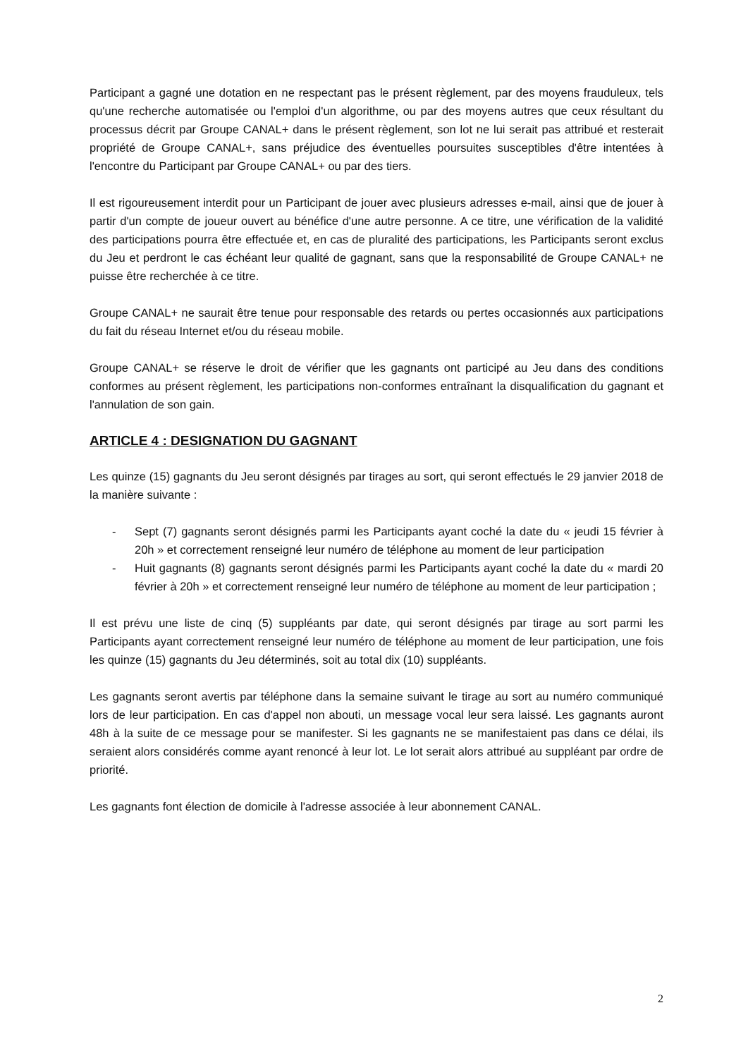Participant a gagné une dotation en ne respectant pas le présent règlement, par des moyens frauduleux, tels qu'une recherche automatisée ou l'emploi d'un algorithme, ou par des moyens autres que ceux résultant du processus décrit par Groupe CANAL+ dans le présent règlement, son lot ne lui serait pas attribué et resterait propriété de Groupe CANAL+, sans préjudice des éventuelles poursuites susceptibles d'être intentées à l'encontre du Participant par Groupe CANAL+ ou par des tiers.
Il est rigoureusement interdit pour un Participant de jouer avec plusieurs adresses e-mail, ainsi que de jouer à partir d'un compte de joueur ouvert au bénéfice d'une autre personne. A ce titre, une vérification de la validité des participations pourra être effectuée et, en cas de pluralité des participations, les Participants seront exclus du Jeu et perdront le cas échéant leur qualité de gagnant, sans que la responsabilité de Groupe CANAL+ ne puisse être recherchée à ce titre.
Groupe CANAL+ ne saurait être tenue pour responsable des retards ou pertes occasionnés aux participations du fait du réseau Internet et/ou du réseau mobile.
Groupe CANAL+ se réserve le droit de vérifier que les gagnants ont participé au Jeu dans des conditions conformes au présent règlement, les participations non-conformes entraînant la disqualification du gagnant et l'annulation de son gain.
ARTICLE 4 : DESIGNATION DU GAGNANT
Les quinze (15) gagnants du Jeu seront désignés par tirages au sort, qui seront effectués le 29 janvier 2018 de la manière suivante :
- Sept (7) gagnants seront désignés parmi les Participants ayant coché la date du « jeudi 15 février à 20h » et correctement renseigné leur numéro de téléphone au moment de leur participation
- Huit gagnants (8) gagnants seront désignés parmi les Participants ayant coché la date du « mardi 20 février à 20h » et correctement renseigné leur numéro de téléphone au moment de leur participation ;
Il est prévu une liste de cinq (5) suppléants par date, qui seront désignés par tirage au sort parmi les Participants ayant correctement renseigné leur numéro de téléphone au moment de leur participation, une fois les quinze (15) gagnants du Jeu déterminés, soit au total dix (10) suppléants.
Les gagnants seront avertis par téléphone dans la semaine suivant le tirage au sort au numéro communiqué lors de leur participation. En cas d'appel non abouti, un message vocal leur sera laissé. Les gagnants auront 48h à la suite de ce message pour se manifester. Si les gagnants ne se manifestaient pas dans ce délai, ils seraient alors considérés comme ayant renoncé à leur lot. Le lot serait alors attribué au suppléant par ordre de priorité.
Les gagnants font élection de domicile à l'adresse associée à leur abonnement CANAL.
2